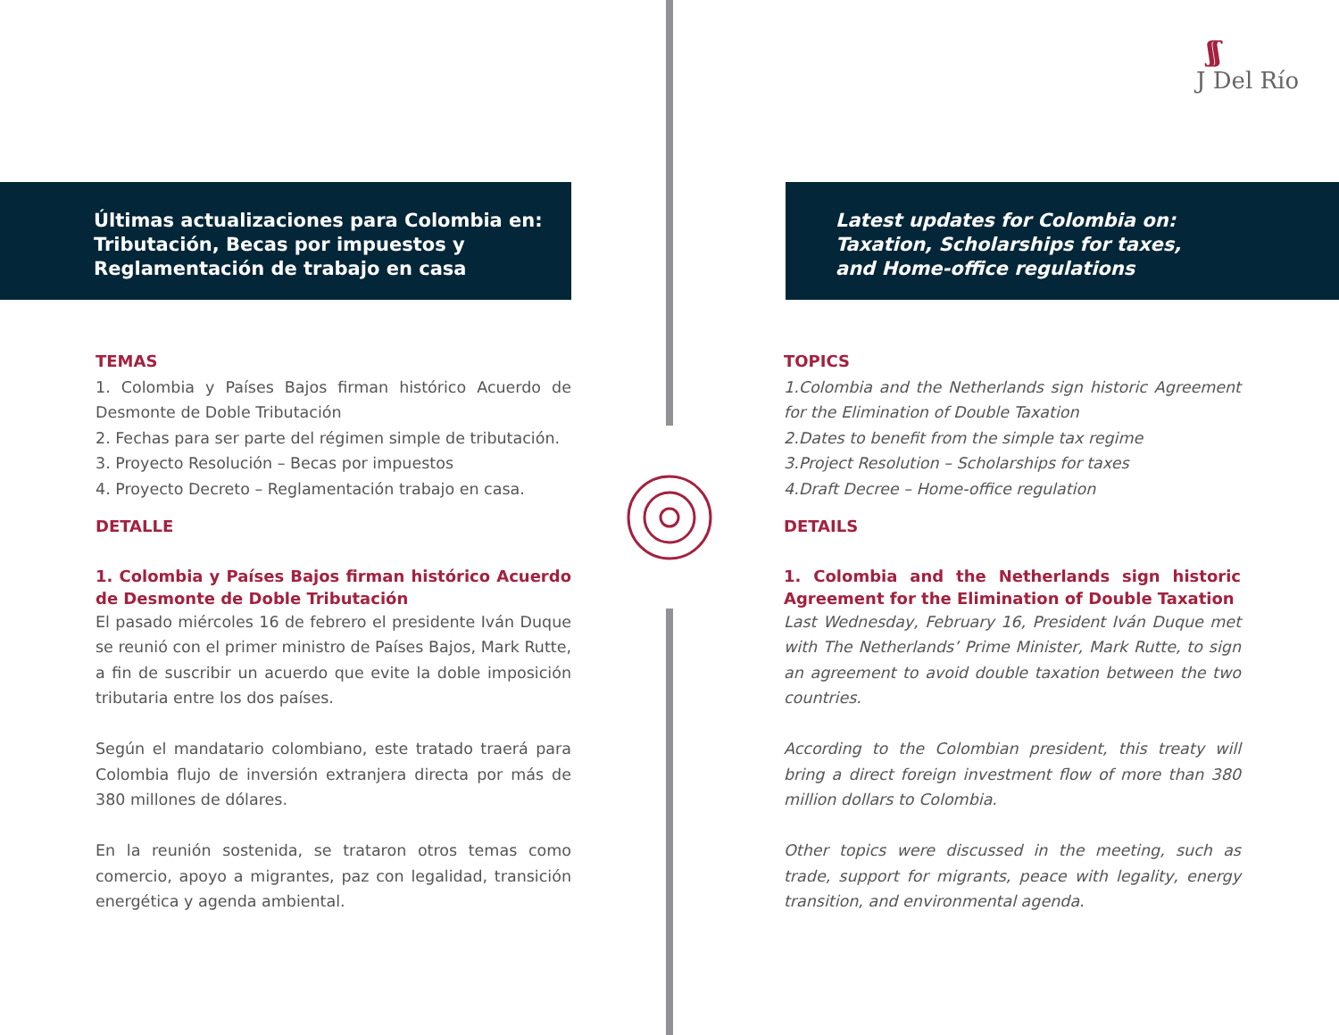ʃʃ
J Del Río
Últimas actualizaciones para Colombia en:
Tributación, Becas por impuestos y
Reglamentación de trabajo en casa
TEMAS
1. Colombia y Países Bajos firman histórico Acuerdo de Desmonte de Doble Tributación
2. Fechas para ser parte del régimen simple de tributación.
3. Proyecto Resolución – Becas por impuestos
4. Proyecto Decreto – Reglamentación trabajo en casa.
DETALLE
1. Colombia y Países Bajos firman histórico Acuerdo de Desmonte de Doble Tributación
El pasado miércoles 16 de febrero el presidente Iván Duque se reunió con el primer ministro de Países Bajos, Mark Rutte, a fin de suscribir un acuerdo que evite la doble imposición tributaria entre los dos países.
Según el mandatario colombiano, este tratado traerá para Colombia flujo de inversión extranjera directa por más de 380 millones de dólares.
En la reunión sostenida, se trataron otros temas como comercio, apoyo a migrantes, paz con legalidad, transición energética y agenda ambiental.
Latest updates for Colombia on:
Taxation, Scholarships for taxes,
and Home-office regulations
TOPICS
1.Colombia and the Netherlands sign historic Agreement for the Elimination of Double Taxation
2.Dates to benefit from the simple tax regime
3.Project Resolution – Scholarships for taxes
4.Draft Decree – Home-office regulation
DETAILS
1. Colombia and the Netherlands sign historic Agreement for the Elimination of Double Taxation
Last Wednesday, February 16, President Iván Duque met with The Netherlands’ Prime Minister, Mark Rutte, to sign an agreement to avoid double taxation between the two countries.
According to the Colombian president, this treaty will bring a direct foreign investment flow of more than 380 million dollars to Colombia.
Other topics were discussed in the meeting, such as trade, support for migrants, peace with legality, energy transition, and environmental agenda.